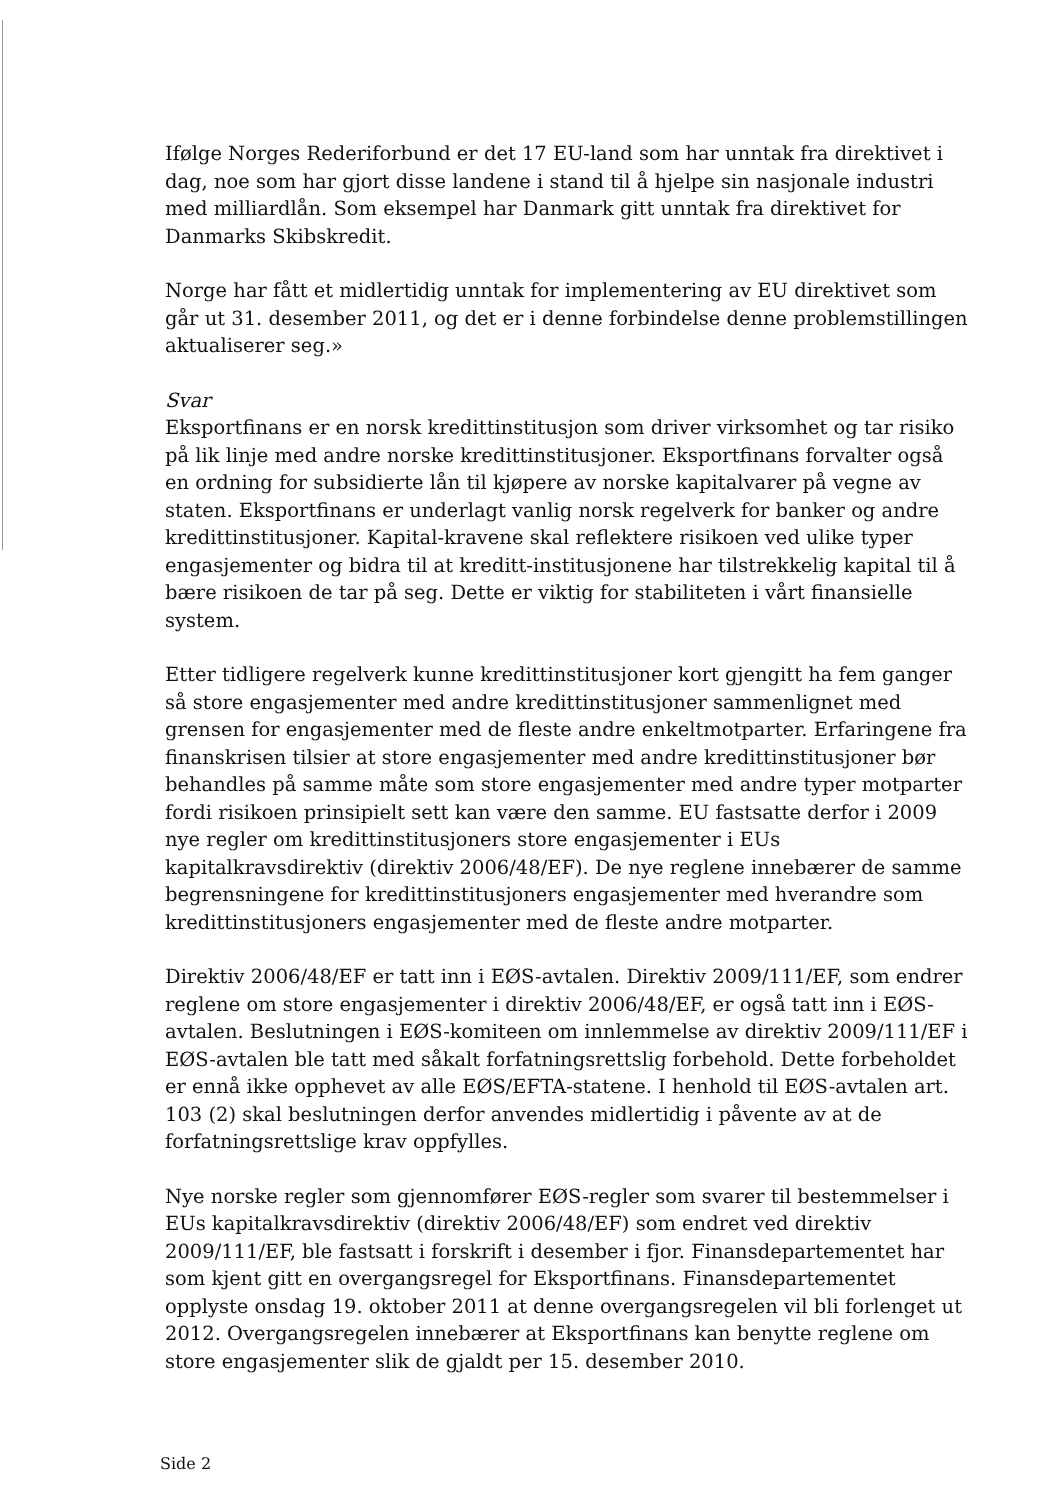Ifølge Norges Rederiforbund er det 17 EU-land som har unntak fra direktivet i dag, noe som har gjort disse landene i stand til å hjelpe sin nasjonale industri med milliardlån. Som eksempel har Danmark gitt unntak fra direktivet for Danmarks Skibskredit.
Norge har fått et midlertidig unntak for implementering av EU direktivet som går ut 31. desember 2011, og det er i denne forbindelse denne problemstillingen aktualiserer seg.»
Svar
Eksportfinans er en norsk kredittinstitusjon som driver virksomhet og tar risiko på lik linje med andre norske kredittinstitusjoner. Eksportfinans forvalter også en ordning for subsidierte lån til kjøpere av norske kapitalvarer på vegne av staten. Eksportfinans er underlagt vanlig norsk regelverk for banker og andre kredittinstitusjoner. Kapital-kravene skal reflektere risikoen ved ulike typer engasjementer og bidra til at kreditt-institusjonene har tilstrekkelig kapital til å bære risikoen de tar på seg. Dette er viktig for stabiliteten i vårt finansielle system.
Etter tidligere regelverk kunne kredittinstitusjoner kort gjengitt ha fem ganger så store engasjementer med andre kredittinstitusjoner sammenlignet med grensen for engasjementer med de fleste andre enkeltmotparter. Erfaringene fra finanskrisen tilsier at store engasjementer med andre kredittinstitusjoner bør behandles på samme måte som store engasjementer med andre typer motparter fordi risikoen prinsipielt sett kan være den samme. EU fastsatte derfor i 2009 nye regler om kredittinstitusjoners store engasjementer i EUs kapitalkravsdirektiv (direktiv 2006/48/EF). De nye reglene innebærer de samme begrensningene for kredittinstitusjoners engasjementer med hverandre som kredittinstitusjoners engasjementer med de fleste andre motparter.
Direktiv 2006/48/EF er tatt inn i EØS-avtalen. Direktiv 2009/111/EF, som endrer reglene om store engasjementer i direktiv 2006/48/EF, er også tatt inn i EØS-avtalen. Beslutningen i EØS-komiteen om innlemmelse av direktiv 2009/111/EF i EØS-avtalen ble tatt med såkalt forfatningsrettslig forbehold. Dette forbeholdet er ennå ikke opphevet av alle EØS/EFTA-statene. I henhold til EØS-avtalen art. 103 (2) skal beslutningen derfor anvendes midlertidig i påvente av at de forfatningsrettslige krav oppfylles.
Nye norske regler som gjennomfører EØS-regler som svarer til bestemmelser i EUs kapitalkravsdirektiv (direktiv 2006/48/EF) som endret ved direktiv 2009/111/EF, ble fastsatt i forskrift i desember i fjor. Finansdepartementet har som kjent gitt en overgangsregel for Eksportfinans. Finansdepartementet opplyste onsdag 19. oktober 2011 at denne overgangsregelen vil bli forlenget ut 2012. Overgangsregelen innebærer at Eksportfinans kan benytte reglene om store engasjementer slik de gjaldt per 15. desember 2010.
Side 2